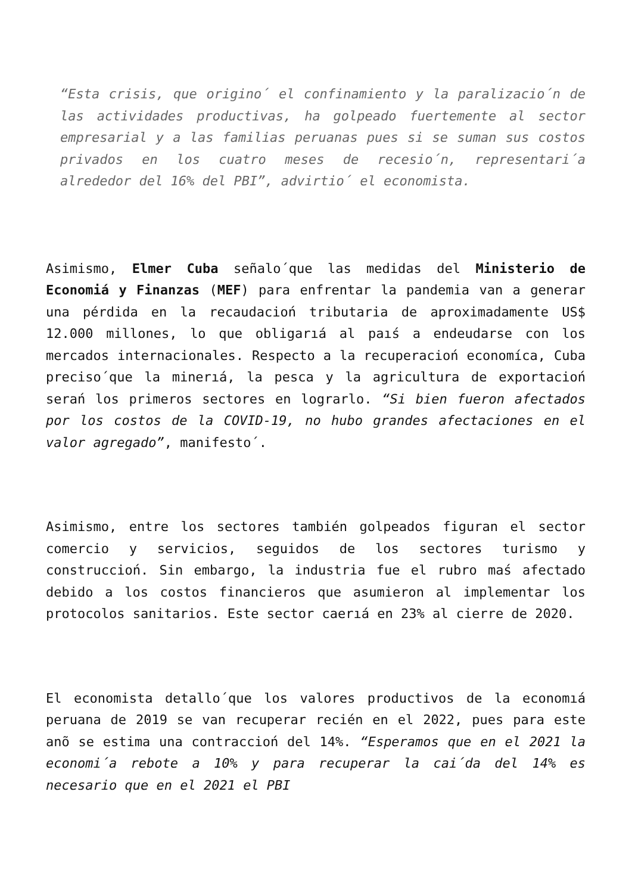“Esta crisis, que origino´ el confinamiento y la paralizacio´n de las actividades productivas, ha golpeado fuertemente al sector empresarial y a las familias peruanas pues si se suman sus costos privados en los cuatro meses de recesio´n, representari´a alrededor del 16% del PBI”, advirtio´ el economista.
Asimismo, Elmer Cuba señalo´que las medidas del Ministerio de Economiá y Finanzas (MEF) para enfrentar la pandemia van a generar una pérdida en la recaudacioń tributaria de aproximadamente US$ 12.000 millones, lo que obligarıá al paıś a endeudarse con los mercados internacionales. Respecto a la recuperacioń economíca, Cuba preciso´que la minerıá, la pesca y la agricultura de exportacioń serań los primeros sectores en lograrlo. “Si bien fueron afectados por los costos de la COVID-19, no hubo grandes afectaciones en el valor agregado”, manifesto´.
Asimismo, entre los sectores también golpeados figuran el sector comercio y servicios, seguidos de los sectores turismo y construccioń. Sin embargo, la industria fue el rubro maś afectado debido a los costos financieros que asumieron al implementar los protocolos sanitarios. Este sector caerıá en 23% al cierre de 2020.
El economista detallo´que los valores productivos de la economıá peruana de 2019 se van recuperar recién en el 2022, pues para este anõ se estima una contraccioń del 14%. “Esperamos que en el 2021 la economi´a rebote a 10% y para recuperar la cai´da del 14% es necesario que en el 2021 el PBI